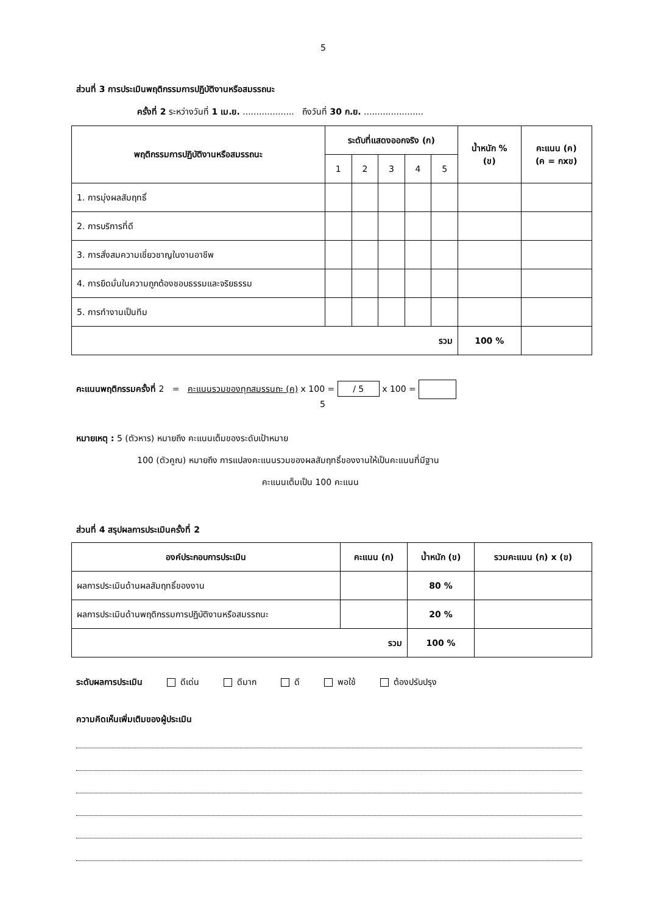5
ส่วนที่ 3 การประเมินพฤติกรรมการปฏิบัติงานหรือสมรรถนะ
ครั้งที่ 2 ระหว่างวันที่ 1 เม.ย. ................... ถึงวันที่ 30 ก.ย. ......................
| พฤติกรรมการปฏิบัติงานหรือสมรรถนะ | ระดับที่แสดงออกจริง (ก) | | | | | น้ำหนัก % (ข) | คะแนน (ค) (ค = กxข) |
| --- | --- | --- | --- | --- | --- | --- | --- |
| | 1 | 2 | 3 | 4 | 5 | | |
| 1. การมุ่งผลสัมฤทธิ์ | | | | | | | |
| 2. การบริการที่ดี | | | | | | | |
| 3. การสั่งสมความเชี่ยวชาญในงานอาชีพ | | | | | | | |
| 4. การยึดมั่นในความถูกต้องชอบธรรมและจริยธรรม | | | | | | | |
| 5. การทำงานเป็นทีม | | | | | | | |
| รวม | | | | | | 100 % | |
คะแนนพฤติกรรมครั้งที่ 2 = คะแนนรวมของทุกสมรรนถะ (ค) x 100 = / 5 x 100 =
5
หมายเหตุ : 5 (ตัวหาร) หมายถึง คะแนนเต็มของระดับเป้าหมาย
100 (ตัวคูณ) หมายถึง การแปลงคะแนนรวมของผลสัมฤทธิ์ของงานให้เป็นคะแนนที่มีฐาน
คะแนนเต็มเป็น 100 คะแนน
ส่วนที่ 4 สรุปผลการประเมินครั้งที่ 2
| องค์ประกอบการประเมิน | คะแนน (ก) | น้ำหนัก (ข) | รวมคะแนน (ก) x (ข) |
| --- | --- | --- | --- |
| ผลการประเมินด้านผลสัมฤทธิ์ของงาน | | 80 % | |
| ผลการประเมินด้านพฤติกรรมการปฏิบัติงานหรือสมรรถนะ | | 20 % | |
| รวม | | 100 % | |
ระดับผลการประเมิน ดีเด่น ดีมาก ดี พอใช้ ต้องปรับปรุง
ความคิดเห็นเพิ่มเติมของผู้ประเมิน